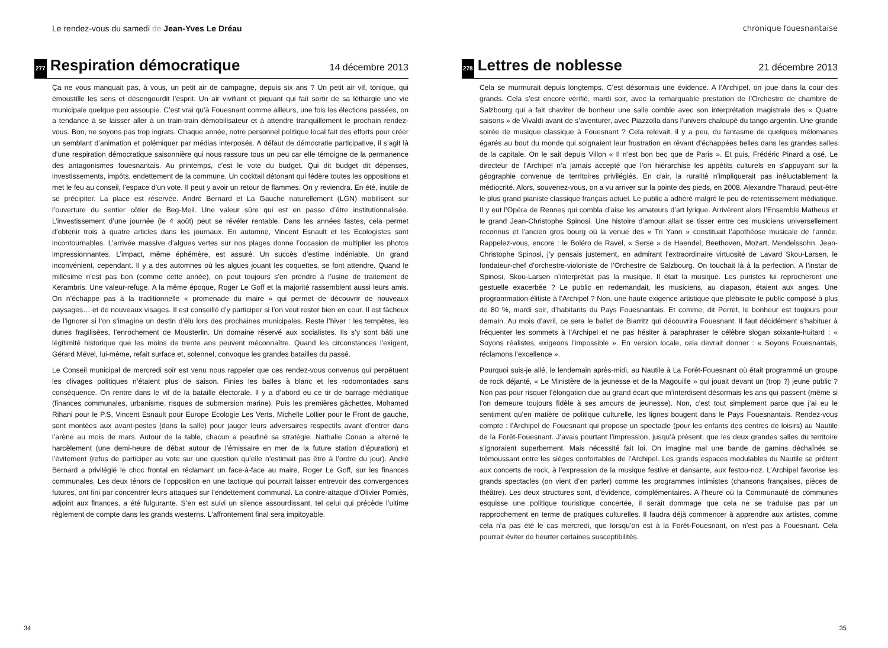Le rendez-vous du samedi de Jean-Yves Le Dréau
277 Respiration démocratique 14 décembre 2013
Ça ne vous manquait pas, à vous, un petit air de campagne, depuis six ans ? Un petit air vif, tonique, qui émoustille les sens et désengourdit l’esprit. Un air vivifiant et piquant qui fait sortir de sa léthargie une vie municipale quelque peu assoupie. C’est vrai qu’à Fouesnant comme ailleurs, une fois les élections passées, on a tendance à se laisser aller à un train-train démobilisateur et à attendre tranquillement le prochain rendez-vous. Bon, ne soyons pas trop ingrats. Chaque année, notre personnel politique local fait des efforts pour créer un semblant d’animation et polémiquer par médias interposés. A défaut de démocratie participative, il s’agit là d’une respiration démocratique saisonnière qui nous rassure tous un peu car elle témoigne de la permanence des antagonismes fouesnantais. Au printemps, c’est le vote du budget. Qui dit budget dit dépenses, investissements, impôts, endettement de la commune. Un cocktail détonant qui fédère toutes les oppositions et met le feu au conseil, l’espace d’un vote. Il peut y avoir un retour de flammes. On y reviendra. En été, inutile de se précipiter. La place est réservée. André Bernard et La Gauche naturellement (LGN) mobilisent sur l’ouverture du sentier côtier de Beg-Meil. Une valeur sûre qui est en passe d’être institutionnalisée. L’investissement d’une journée (le 4 août) peut se révéler rentable. Dans les années fastes, cela permet d’obtenir trois à quatre articles dans les journaux. En automne, Vincent Esnault et les Ecologistes sont incontournables. L’arrivée massive d’algues vertes sur nos plages donne l’occasion de multiplier les photos impressionnantes. L’impact, même éphémère, est assuré. Un succès d’estime indéniable. Un grand inconvénient, cependant. Il y a des automnes où les algues jouant les coquettes, se font attendre. Quand le millésime n’est pas bon (comme cette année), on peut toujours s’en prendre à l’usine de traitement de Kerambris. Une valeur-refuge. A la même époque, Roger Le Goff et la majorité rassemblent aussi leurs amis. On n’échappe pas à la traditionnelle « promenade du maire » qui permet de découvrir de nouveaux paysages… et de nouveaux visages. Il est conseillé d’y participer si l’on veut rester bien en cour. Il est fâcheux de l’ignorer si l’on s’imagine un destin d’élu lors des prochaines municipales. Reste l’hiver : les tempêtes, les dunes fragilisées, l’enrochement de Mousterlin. Un domaine réservé aux socialistes. Ils s’y sont bâti une légitimité historique que les moins de trente ans peuvent méconnaître. Quand les circonstances l’exigent, Gérard Mével, lui-même, refait surface et, solennel, convoque les grandes batailles du passé.
Le Conseil municipal de mercredi soir est venu nous rappeler que ces rendez-vous convenus qui perpétuent les clivages politiques n’étaient plus de saison. Finies les balles à blanc et les rodomontades sans conséquence. On rentre dans le vif de la bataille électorale. Il y a d’abord eu ce tir de barrage médiatique (finances communales, urbanisme, risques de submersion marine). Puis les premières gâchettes, Mohamed Rihani pour le P.S, Vincent Esnault pour Europe Ecologie Les Verts, Michelle Lollier pour le Front de gauche, sont montées aux avant-postes (dans la salle) pour jauger leurs adversaires respectifs avant d’entrer dans l’arène au mois de mars. Autour de la table, chacun a peaufiné sa stratégie. Nathalie Conan a alterné le harcèlement (une demi-heure de débat autour de l’émissaire en mer de la future station d’épuration) et l’évitement (refus de participer au vote sur une question qu’elle n’estimait pas être à l’ordre du jour). André Bernard a privilégié le choc frontal en réclamant un face-à-face au maire, Roger Le Goff, sur les finances communales. Les deux ténors de l’opposition en une tactique qui pourrait laisser entrevoir des convergences futures, ont fini par concentrer leurs attaques sur l’endettement communal. La contre-attaque d’Olivier Pomiès, adjoint aux finances, a été fulgurante. S’en est suivi un silence assourdissant, tel celui qui précède l’ultime règlement de compte dans les grands westerns. L’affrontement final sera impitoyable.
34
chronique fouesnantaise
278 Lettres de noblesse 21 décembre 2013
Cela se murmurait depuis longtemps. C’est désormais une évidence. A l’Archipel, on joue dans la cour des grands. Cela s’est encore vérifié, mardi soir, avec la remarquable prestation de l’Orchestre de chambre de Salzbourg qui a fait chavirer de bonheur une salle comble avec son interprétation magistrale des « Quatre saisons » de Vivaldi avant de s’aventurer, avec Piazzolla dans l’univers chaloupé du tango argentin. Une grande soirée de musique classique à Fouesnant ? Cela relevait, il y a peu, du fantasme de quelques mélomanes égarés au bout du monde qui soignaient leur frustration en rêvant d’échappées belles dans les grandes salles de la capitale. On le sait depuis Villon « Il n’est bon bec que de Paris ». Et puis, Frédéric Pinard a osé. Le directeur de l’Archipel n’a jamais accepté que l’on hiérarchise les appétits culturels en s’appuyant sur la géographie convenue de territoires privilégiés. En clair, la ruralité n’impliquerait pas inéluctablement la médiocrité. Alors, souvenez-vous, on a vu arriver sur la pointe des pieds, en 2008, Alexandre Tharaud, peut-être le plus grand pianiste classique français actuel. Le public a adhéré malgré le peu de retentissement médiatique. Il y eut l’Opéra de Rennes qui combla d’aise les amateurs d’art lyrique. Arrivèrent alors l’Ensemble Matheus et le grand Jean-Christophe Spinosi. Une histoire d’amour allait se tisser entre ces musiciens universellement reconnus et l’ancien gros bourg où la venue des « Tri Yann » constituait l’apothéose musicale de l’année. Rappelez-vous, encore : le Boléro de Ravel, « Serse » de Haendel, Beethoven, Mozart, Mendelssohn. Jean-Christophe Spinosi, j’y pensais justement, en admirant l’extraordinaire virtuosité de Lavard Skou-Larsen, le fondateur-chef d’orchestre-violoniste de l’Orchestre de Salzbourg. On touchait là à la perfection. A l’instar de Spinosi, Skou-Larsen n’interprétait pas la musique. Il était la musique. Les puristes lui reprocheront une gestuelle exacerbée ? Le public en redemandait, les musiciens, au diapason, étaient aux anges. Une programmation élitiste à l’Archipel ? Non, une haute exigence artistique que plébiscite le public composé à plus de 80 %, mardi soir, d’habitants du Pays Fouesnantais. Et comme, dit Perret, le bonheur est toujours pour demain. Au mois d’avril, ce sera le ballet de Biarritz qui découvrira Fouesnant. Il faut décidément s’habituer à fréquenter les sommets à l’Archipel et ne pas hésiter à paraphraser le célèbre slogan soixante-huitard : « Soyons réalistes, exigeons l’impossible ». En version locale, cela devrait donner : « Soyons Fouesnantais, réclamons l’excellence ».
Pourquoi suis-je allé, le lendemain après-midi, au Nautile à La Forêt-Fouesnant où était programmé un groupe de rock déjanté, « Le Ministère de la jeunesse et de la Magouille » qui jouait devant un (trop ?) jeune public ? Non pas pour risquer l’élongation due au grand écart que m’interdisent désormais les ans qui passent (même si l’on demeure toujours fidèle à ses amours de jeunesse). Non, c’est tout simplement parce que j’ai eu le sentiment qu’en matière de politique culturelle, les lignes bougent dans le Pays Fouesnantais. Rendez-vous compte : l’Archipel de Fouesnant qui propose un spectacle (pour les enfants des centres de loisirs) au Nautile de la Forêt-Fouesnant. J’avais pourtant l’impression, jusqu’à présent, que les deux grandes salles du territoire s’ignoraient superbement. Mais nécessité fait loi. On imagine mal une bande de gamins déchaînés se trémoussant entre les sièges confortables de l’Archipel. Les grands espaces modulables du Nautile se prêtent aux concerts de rock, à l’expression de la musique festive et dansante, aux festou-noz. L’Archipel favorise les grands spectacles (on vient d’en parler) comme les programmes intimistes (chansons françaises, pièces de théâtre). Les deux structures sont, d’évidence, complémentaires. A l’heure où la Communauté de communes esquisse une politique touristique concertée, il serait dommage que cela ne se traduise pas par un rapprochement en terme de pratiques culturelles. Il faudra déjà commencer à apprendre aux artistes, comme cela n’a pas été le cas mercredi, que lorsqu’on est à la Forêt-Fouesnant, on n’est pas à Fouesnant. Cela pourrait éviter de heurter certaines susceptibilités.
35